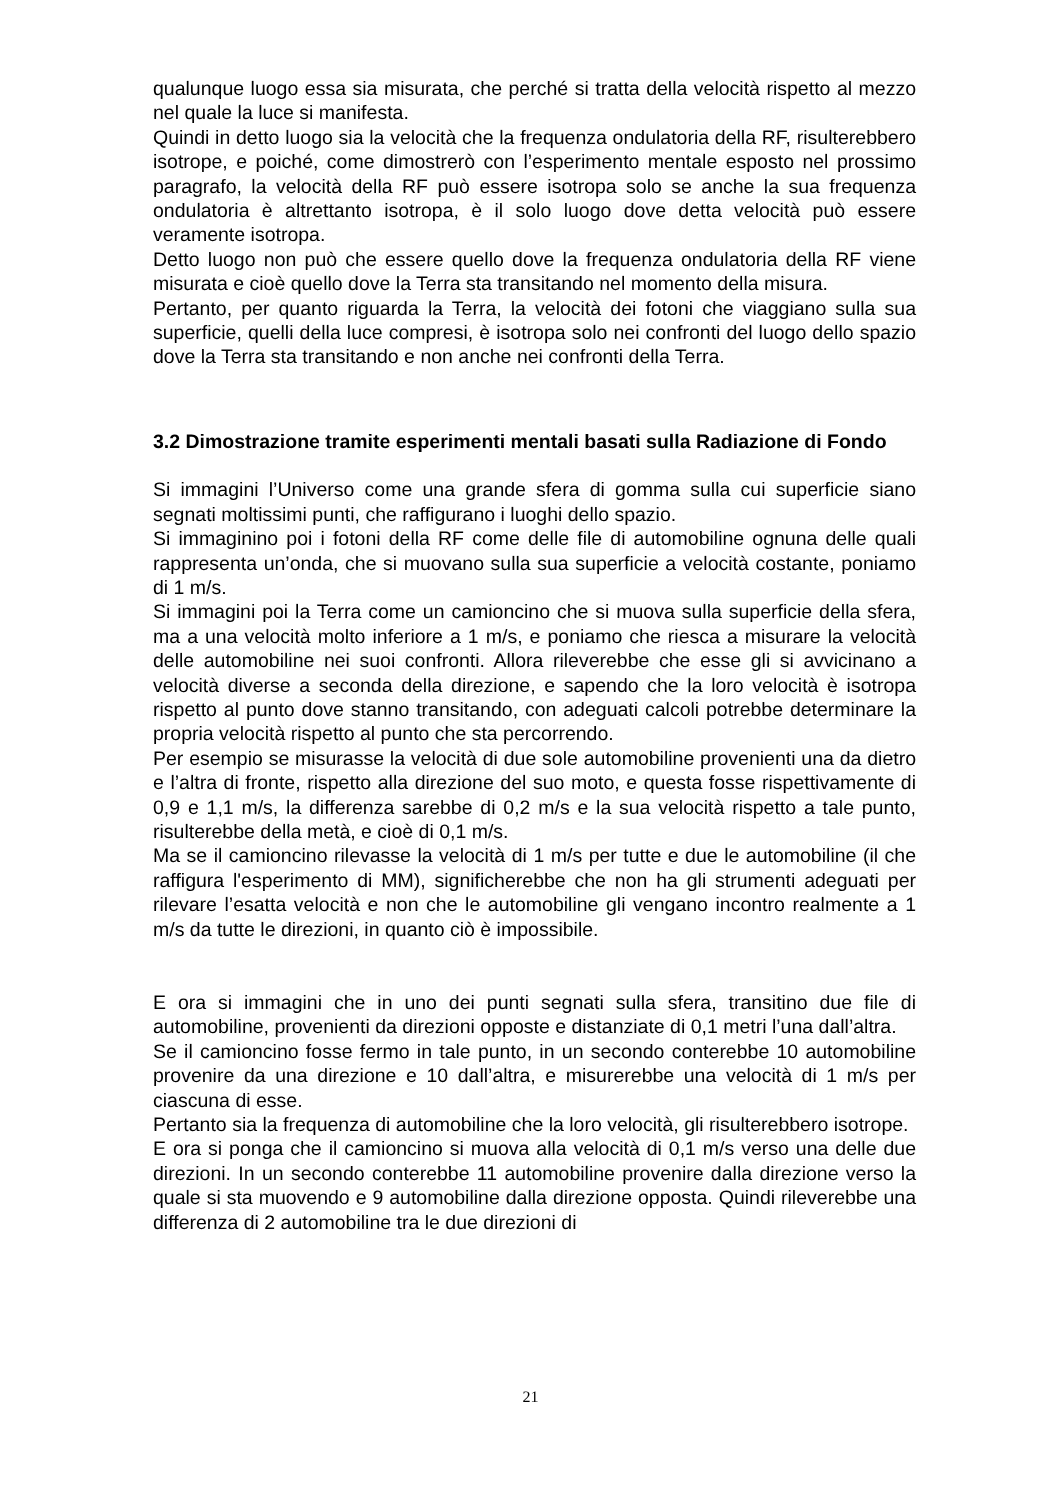qualunque luogo essa sia misurata, che perché si tratta della velocità rispetto al mezzo nel quale la luce si manifesta.
Quindi in detto luogo sia la velocità che la frequenza ondulatoria della RF, risulterebbero isotrope, e poiché, come dimostrerò con l’esperimento mentale esposto nel prossimo paragrafo, la velocità della RF può essere isotropa solo se anche la sua frequenza ondulatoria è altrettanto isotropa, è il solo luogo dove detta velocità può essere veramente isotropa.
Detto luogo non può che essere quello dove la frequenza ondulatoria della RF viene misurata e cioè quello dove la Terra sta transitando nel momento della misura.
Pertanto, per quanto riguarda la Terra, la velocità dei fotoni che viaggiano sulla sua superficie, quelli della luce compresi, è isotropa solo nei confronti del luogo dello spazio dove la Terra sta transitando e non anche nei confronti della Terra.
3.2 Dimostrazione tramite esperimenti mentali basati sulla Radiazione di Fondo
Si immagini l’Universo come una grande sfera di gomma sulla cui superficie siano segnati moltissimi punti, che raffigurano i luoghi dello spazio.
Si immaginino poi i fotoni della RF come delle file di automobiline ognuna delle quali rappresenta un’onda, che si muovano sulla sua superficie a velocità costante, poniamo di 1 m/s.
Si immagini poi la Terra come un camioncino che si muova sulla superficie della sfera, ma a una velocità molto inferiore a 1 m/s, e poniamo che riesca a misurare la velocità delle automobiline nei suoi confronti. Allora rileverebbe che esse gli si avvicinano a velocità diverse a seconda della direzione, e sapendo che la loro velocità è isotropa rispetto al punto dove stanno transitando, con adeguati calcoli potrebbe determinare la propria velocità rispetto al punto che sta percorrendo.
Per esempio se misurasse la velocità di due sole automobiline provenienti una da dietro e l’altra di fronte, rispetto alla direzione del suo moto, e questa fosse rispettivamente di 0,9 e 1,1 m/s, la differenza sarebbe di 0,2 m/s e la sua velocità rispetto a tale punto, risulterebbe della metà, e cioè di 0,1 m/s.
Ma se il camioncino rilevasse la velocità di 1 m/s per tutte e due le automobiline (il che raffigura l'esperimento di MM), significherebbe che non ha gli strumenti adeguati per rilevare l’esatta velocità e non che le automobiline gli vengano incontro realmente a 1 m/s da tutte le direzioni, in quanto ciò è impossibile.
E ora si immagini che in uno dei punti segnati sulla sfera, transitino due file di automobiline, provenienti da direzioni opposte e distanziate di 0,1 metri l’una dall’altra.
Se il camioncino fosse fermo in tale punto, in un secondo conterebbe 10 automobiline provenire da una direzione e 10 dall’altra, e misurerebbe una velocità di 1 m/s per ciascuna di esse.
Pertanto sia la frequenza di automobiline che la loro velocità, gli risulterebbero isotrope.
E ora si ponga che il camioncino si muova alla velocità di 0,1 m/s verso una delle due direzioni. In un secondo conterebbe 11 automobiline provenire dalla direzione verso la quale si sta muovendo e 9 automobiline dalla direzione opposta. Quindi rileverebbe una differenza di 2 automobiline tra le due direzioni di
21